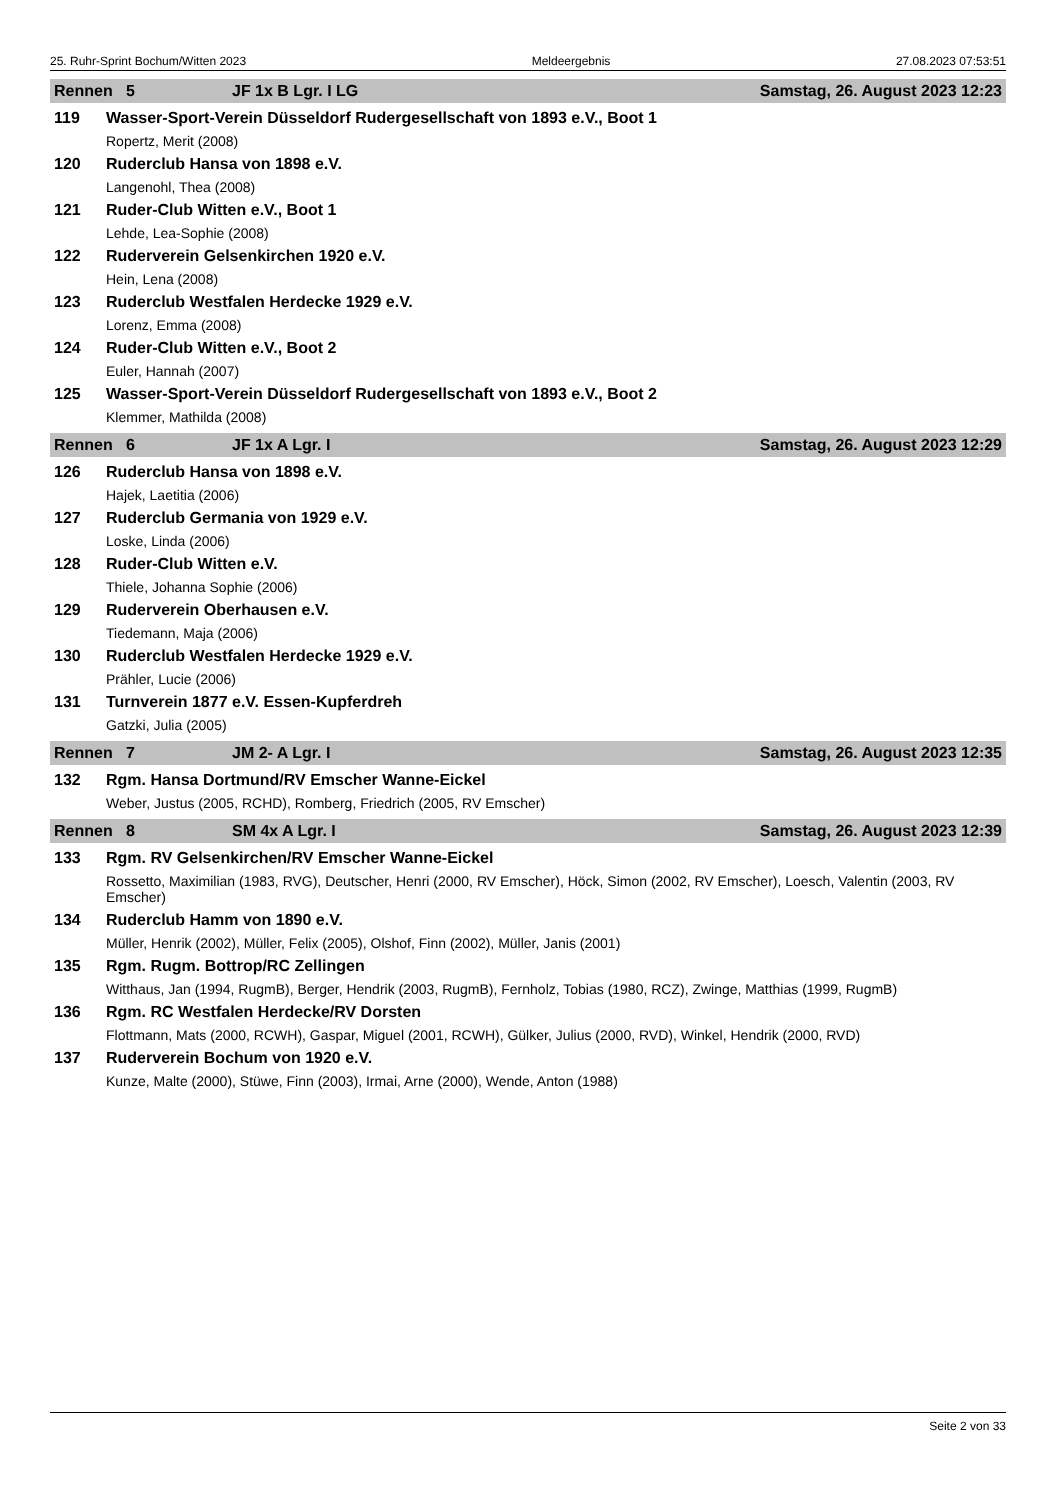25. Ruhr-Sprint Bochum/Witten 2023 Meldeergebnis 27.08.2023 07:53:51
Rennen 5 JF 1x B Lgr. I LG Samstag, 26. August 2023 12:23
119 Wasser-Sport-Verein Düsseldorf Rudergesellschaft von 1893 e.V., Boot 1
Ropertz, Merit (2008)
120 Ruderclub Hansa von 1898 e.V.
Langenohl, Thea (2008)
121 Ruder-Club Witten e.V., Boot 1
Lehde, Lea-Sophie (2008)
122 Ruderverein Gelsenkirchen 1920 e.V.
Hein, Lena (2008)
123 Ruderclub Westfalen Herdecke 1929 e.V.
Lorenz, Emma (2008)
124 Ruder-Club Witten e.V., Boot 2
Euler, Hannah (2007)
125 Wasser-Sport-Verein Düsseldorf Rudergesellschaft von 1893 e.V., Boot 2
Klemmer, Mathilda (2008)
Rennen 6 JF 1x A Lgr. I Samstag, 26. August 2023 12:29
126 Ruderclub Hansa von 1898 e.V.
Hajek, Laetitia (2006)
127 Ruderclub Germania von 1929 e.V.
Loske, Linda (2006)
128 Ruder-Club Witten e.V.
Thiele, Johanna Sophie (2006)
129 Ruderverein Oberhausen e.V.
Tiedemann, Maja (2006)
130 Ruderclub Westfalen Herdecke 1929 e.V.
Prähler, Lucie (2006)
131 Turnverein 1877 e.V. Essen-Kupferdreh
Gatzki, Julia (2005)
Rennen 7 JM 2- A Lgr. I Samstag, 26. August 2023 12:35
132 Rgm. Hansa Dortmund/RV Emscher Wanne-Eickel
Weber, Justus (2005, RCHD), Romberg, Friedrich (2005, RV Emscher)
Rennen 8 SM 4x A Lgr. I Samstag, 26. August 2023 12:39
133 Rgm. RV Gelsenkirchen/RV Emscher Wanne-Eickel
Rossetto, Maximilian (1983, RVG), Deutscher, Henri (2000, RV Emscher), Höck, Simon (2002, RV Emscher), Loesch, Valentin (2003, RV Emscher)
134 Ruderclub Hamm von 1890 e.V.
Müller, Henrik (2002), Müller, Felix (2005), Olshof, Finn (2002), Müller, Janis (2001)
135 Rgm. Rugm. Bottrop/RC Zellingen
Witthaus, Jan (1994, RugmB), Berger, Hendrik (2003, RugmB), Fernholz, Tobias (1980, RCZ), Zwinge, Matthias (1999, RugmB)
136 Rgm. RC Westfalen Herdecke/RV Dorsten
Flottmann, Mats (2000, RCWH), Gaspar, Miguel (2001, RCWH), Gülker, Julius (2000, RVD), Winkel, Hendrik (2000, RVD)
137 Ruderverein Bochum von 1920 e.V.
Kunze, Malte (2000), Stüwe, Finn (2003), Irmai, Arne (2000), Wende, Anton (1988)
Seite 2 von 33